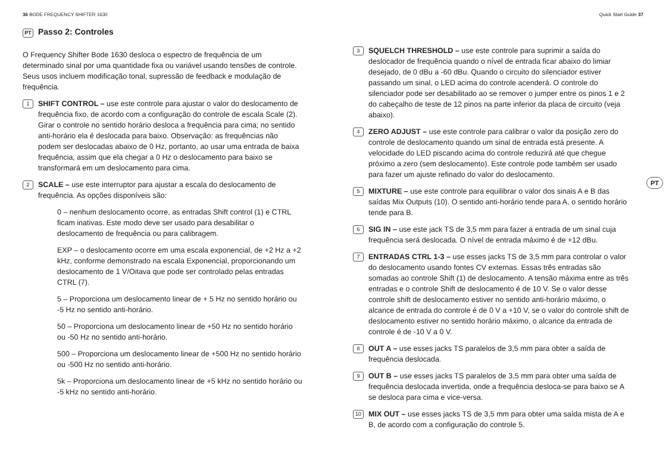36 BODE FREQUENCY SHIFTER 1630 Quick Start Guide 37
PT Passo 2: Controles
O Frequency Shifter Bode 1630 desloca o espectro de frequência de um determinado sinal por uma quantidade fixa ou variável usando tensões de controle. Seus usos incluem modificação tonal, supressão de feedback e modulação de frequência.
1
SHIFT CONTROL – use este controle para ajustar o valor do deslocamento de frequência fixo, de acordo com a configuração do controle de escala Scale (2). Girar o controle no sentido horário desloca a frequência para cima; no sentido anti-horário ela é deslocada para baixo. Observação: as frequências não podem ser deslocadas abaixo de 0 Hz, portanto, ao usar uma entrada de baixa frequência, assim que ela chegar a 0 Hz o deslocamento para baixo se transformará em um deslocamento para cima.
2
SCALE – use este interruptor para ajustar a escala do deslocamento de frequência. As opções disponíveis são:
0 – nenhum deslocamento ocorre, as entradas Shift control (1) e CTRL ficam inativas. Este modo deve ser usado para desabilitar o deslocamento de frequência ou para calibragem.
EXP – o deslocamento ocorre em uma escala exponencial, de +2 Hz a +2 kHz, conforme demonstrado na escala Exponencial, proporcionando um deslocamento de 1 V/Oitava que pode ser controlado pelas entradas CTRL (7).
5 – Proporciona um deslocamento linear de + 5 Hz no sentido horário ou -5 Hz no sentido anti-horário.
50 – Proporciona um deslocamento linear de +50 Hz no sentido horário ou -50 Hz no sentido anti-horário.
500 – Proporciona um deslocamento linear de +500 Hz no sentido horário ou -500 Hz no sentido anti-horário.
5k – Proporciona um deslocamento linear de +5 kHz no sentido horário ou -5 kHz no sentido anti-horário.
3
SQUELCH THRESHOLD – use este controle para suprimir a saída do deslocador de frequência quando o nível de entrada ficar abaixo do limiar desejado, de 0 dBu a -60 dBu. Quando o circuito do silenciador estiver passando um sinal, o LED acima do controle acenderá. O controle do silenciador pode ser desabilitado ao se remover o jumper entre os pinos 1 e 2 do cabeçalho de teste de 12 pinos na parte inferior da placa de circuito (veja abaixo).
4
ZERO ADJUST – use este controle para calibrar o valor da posição zero do controle de deslocamento quando um sinal de entrada está presente. A velocidade do LED piscando acima do controle reduzirá até que chegue próximo a zero (sem deslocamento). Este controle pode também ser usado para fazer um ajuste refinado do valor do deslocamento.
5
MIXTURE – use este controle para equilibrar o valor dos sinais A e B das saídas Mix Outputs (10). O sentido anti-horário tende para A, o sentido horário tende para B.
6
SIG IN – use este jack TS de 3,5 mm para fazer a entrada de um sinal cuja frequência será deslocada. O nível de entrada máximo é de +12 dBu.
7
ENTRADAS CTRL 1-3 – use esses jacks TS de 3,5 mm para controlar o valor do deslocamento usando fontes CV externas. Essas três entradas são somadas ao controle Shift (1) de deslocamento. A tensão máxima entre as três entradas e o controle Shift de deslocamento é de 10 V. Se o valor desse controle shift de deslocamento estiver no sentido anti-horário máximo, o alcance de entrada do controle é de 0 V a +10 V, se o valor do controle shift de deslocamento estiver no sentido horário máximo, o alcance da entrada de controle é de -10 V a 0 V.
8
OUT A – use esses jacks TS paralelos de 3,5 mm para obter a saída de frequência deslocada.
9
OUT B – use esses jacks TS paralelos de 3,5 mm para obter uma saída de frequência deslocada invertida, onde a frequência desloca-se para baixo se A se desloca para cima e vice-versa.
10
MIX OUT – use esses jacks TS de 3,5 mm para obter uma saída mista de A e B, de acordo com a configuração do controle 5.
PT